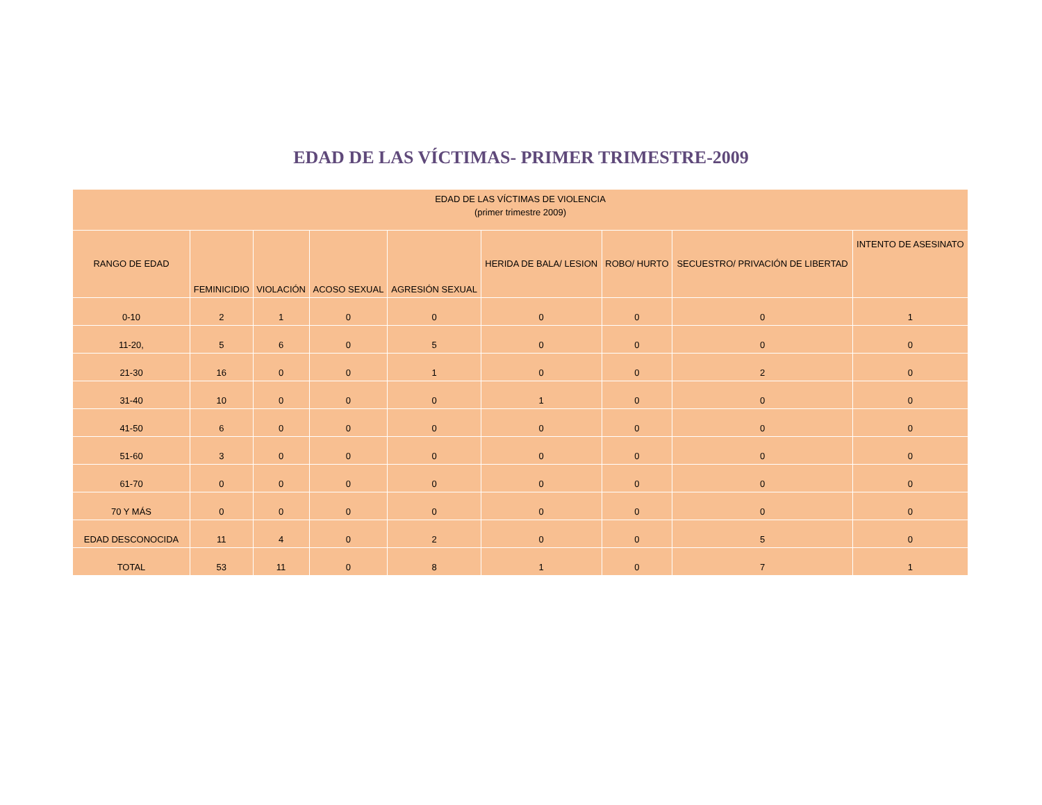EDAD DE LAS VÍCTIMAS- PRIMER TRIMESTRE-2009
| EDAD DE LAS VÍCTIMAS DE VIOLENCIA (primer trimestre 2009) | | | | | | | | |
| --- | --- | --- | --- | --- | --- | --- | --- | --- |
| RANGO DE EDAD | FEMINICIDIO | VIOLACIÓN | ACOSO SEXUAL | AGRESIÓN SEXUAL | HERIDA DE BALA/ LESION | ROBO/ HURTO | SECUESTRO/ PRIVACIÓN DE LIBERTAD | INTENTO DE ASESINATO |
| 0-10 | 2 | 1 | 0 | 0 | 0 | 0 | 0 | 1 |
| 11-20, | 5 | 6 | 0 | 5 | 0 | 0 | 0 | 0 |
| 21-30 | 16 | 0 | 0 | 1 | 0 | 0 | 2 | 0 |
| 31-40 | 10 | 0 | 0 | 0 | 1 | 0 | 0 | 0 |
| 41-50 | 6 | 0 | 0 | 0 | 0 | 0 | 0 | 0 |
| 51-60 | 3 | 0 | 0 | 0 | 0 | 0 | 0 | 0 |
| 61-70 | 0 | 0 | 0 | 0 | 0 | 0 | 0 | 0 |
| 70 Y MÁS | 0 | 0 | 0 | 0 | 0 | 0 | 0 | 0 |
| EDAD DESCONOCIDA | 11 | 4 | 0 | 2 | 0 | 0 | 5 | 0 |
| TOTAL | 53 | 11 | 0 | 8 | 1 | 0 | 7 | 1 |